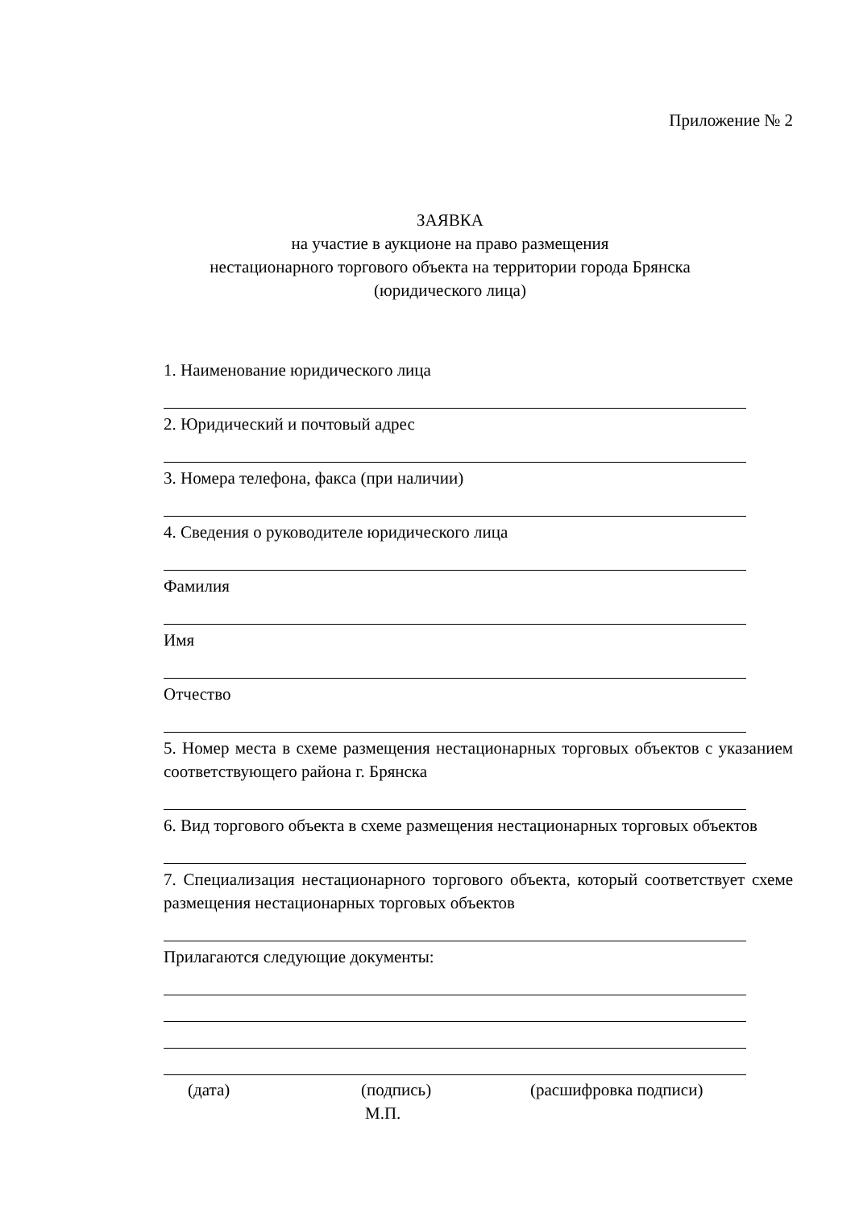Приложение № 2
ЗАЯВКА
на участие в аукционе на право размещения
нестационарного торгового объекта на территории города Брянска
(юридического лица)
1. Наименование юридического лица
2. Юридический и почтовый адрес
3. Номера телефона, факса (при наличии)
4. Сведения о руководителе юридического лица
Фамилия
Имя
Отчество
5. Номер места в схеме размещения нестационарных торговых объектов с указанием соответствующего района г. Брянска
6. Вид торгового объекта в схеме размещения нестационарных торговых объектов
7. Специализация нестационарного торгового объекта, который соответствует схеме размещения нестационарных торговых объектов
Прилагаются следующие документы:
(дата) (подпись) (расшифровка подписи)
М.П.